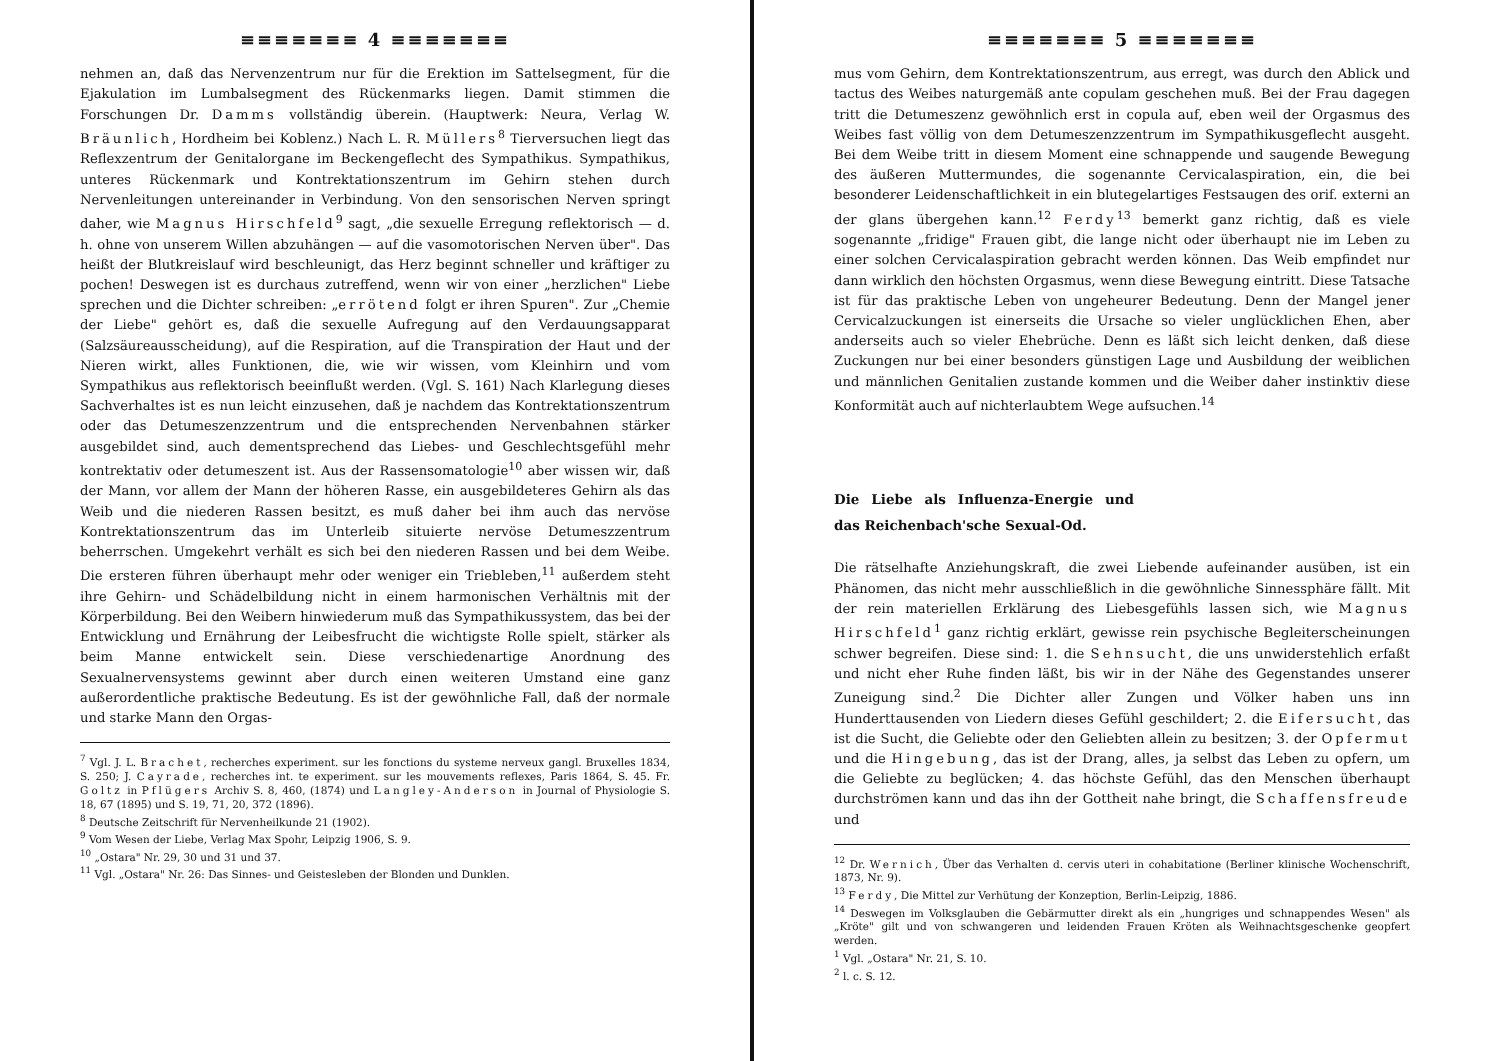≡≡≡≡≡≡≡ 4 ≡≡≡≡≡≡≡
nehmen an, daß das Nervenzentrum nur für die Erektion im Sattelsegment, für die Ejakulation im Lumbalsegment des Rückenmarks liegen. Damit stimmen die Forschungen Dr. Damms vollständig überein. (Hauptwerk: Neura, Verlag W. Bräunlich, Hordheim bei Koblenz.) Nach L. R. Müllers<sup>8</sup> Tierversuchen liegt das Reflexzentrum der Genitalorgane im Beckengeflecht des Sympathikus. Sympathikus, unteres Rückenmark und Kontrektationszentrum im Gehirn stehen durch Nervenleitungen untereinander in Verbindung. Von den sensorischen Nerven springt daher, wie Magnus Hirschfeld<sup>9</sup> sagt, „die sexuelle Erregung reflektorisch — d. h. ohne von unserem Willen abzuhängen — auf die vasomotorischen Nerven über". Das heißt der Blutkreislauf wird beschleunigt, das Herz beginnt schneller und kräftiger zu pochen! Deswegen ist es durchaus zutreffend, wenn wir von einer „herzlichen" Liebe sprechen und die Dichter schreiben: „errötend folgt er ihren Spuren". Zur „Chemie der Liebe" gehört es, daß die sexuelle Aufregung auf den Verdauungsapparat (Salzsäureausscheidung), auf die Respiration, auf die Transpiration der Haut und der Nieren wirkt, alles Funktionen, die, wie wir wissen, vom Kleinhirn und vom Sympathikus aus reflektorisch beeinflußt werden. (Vgl. S. 161) Nach Klarlegung dieses Sachverhaltes ist es nun leicht einzusehen, daß je nachdem das Kontrektationszentrum oder das Detumeszenzzentrum und die entsprechenden Nervenbahnen stärker ausgebildet sind, auch dementsprechend das Liebes- und Geschlechtsgefühl mehr kontrektativ oder detumeszent ist. Aus der Rassensomatologie<sup>10</sup> aber wissen wir, daß der Mann, vor allem der Mann der höheren Rasse, ein ausgebildeteres Gehirn als das Weib und die niederen Rassen besitzt, es muß daher bei ihm auch das nervöse Kontrektationszentrum das im Unterleib situierte nervöse Detumeszzentrum beherrschen. Umgekehrt verhält es sich bei den niederen Rassen und bei dem Weibe. Die ersteren führen überhaupt mehr oder weniger ein Triebleben,<sup>11</sup> außerdem steht ihre Gehirn- und Schädelbildung nicht in einem harmonischen Verhältnis mit der Körperbildung. Bei den Weibern hinwiederum muß das Sympathikussystem, das bei der Entwicklung und Ernährung der Leibesfrucht die wichtigste Rolle spielt, stärker als beim Manne entwickelt sein. Diese verschiedenartige Anordnung des Sexualnervensystems gewinnt aber durch einen weiteren Umstand eine ganz außerordentliche praktische Bedeutung. Es ist der gewöhnliche Fall, daß der normale und starke Mann den Orgas-
<sup>7</sup> Vgl. J. L. Brachet, recherches experiment. sur les fonctions du systeme nerveux gangl. Bruxelles 1834, S. 250; J. Cayrade, recherches int. te experiment. sur les mouvements reflexes, Paris 1864, S. 45. Fr. Goltz in Pflügers Archiv S. 8, 460, (1874) und Langley-Anderson in Journal of Physiologie S. 18, 67 (1895) und S. 19, 71, 20, 372 (1896).
<sup>8</sup> Deutsche Zeitschrift für Nervenheilkunde 21 (1902).
<sup>9</sup> Vom Wesen der Liebe, Verlag Max Spohr, Leipzig 1906, S. 9.
<sup>10</sup> „Ostara" Nr. 29, 30 und 31 und 37.
<sup>11</sup> Vgl. „Ostara" Nr. 26: Das Sinnes- und Geistesleben der Blonden und Dunklen.
≡≡≡≡≡≡≡ 5 ≡≡≡≡≡≡≡
mus vom Gehirn, dem Kontrektationszentrum, aus erregt, was durch den Ablick und tactus des Weibes naturgemäß ante copulam geschehen muß. Bei der Frau dagegen tritt die Detumeszenz gewöhnlich erst in copula auf, eben weil der Orgasmus des Weibes fast völlig von dem Detumeszenzzentrum im Sympathikusgeflecht ausgeht. Bei dem Weibe tritt in diesem Moment eine schnappende und saugende Bewegung des äußeren Muttermundes, die sogenannte Cervicalaspiration, ein, die bei besonderer Leidenschaftlichkeit in ein blutegelartiges Festsaugen des orif. externi an der glans übergehen kann.<sup>12</sup> Ferdy<sup>13</sup> bemerkt ganz richtig, daß es viele sogenannte „fridige" Frauen gibt, die lange nicht oder überhaupt nie im Leben zu einer solchen Cervicalaspiration gebracht werden können. Das Weib empfindet nur dann wirklich den höchsten Orgasmus, wenn diese Bewegung eintritt. Diese Tatsache ist für das praktische Leben von ungeheurer Bedeutung. Denn der Mangel jener Cervicalzuckungen ist einerseits die Ursache so vieler unglücklichen Ehen, aber anderseits auch so vieler Ehebrüche. Denn es läßt sich leicht denken, daß diese Zuckungen nur bei einer besonders günstigen Lage und Ausbildung der weiblichen und männlichen Genitalien zustande kommen und die Weiber daher instinktiv diese Konformität auch auf nichterlaubtem Wege aufsuchen.<sup>14</sup>
Die Liebe als Influenza-Energie und das Reichenbach'sche Sexual-Od.
Die rätselhafte Anziehungskraft, die zwei Liebende aufeinander ausüben, ist ein Phänomen, das nicht mehr ausschließlich in die gewöhnliche Sinnessphäre fällt. Mit der rein materiellen Erklärung des Liebesgefühls lassen sich, wie Magnus Hirschfeld<sup>1</sup> ganz richtig erklärt, gewisse rein psychische Begleiterscheinungen schwer begreifen. Diese sind: 1. die Sehnsucht, die uns unwiderstehlich erfaßt und nicht eher Ruhe finden läßt, bis wir in der Nähe des Gegenstandes unserer Zuneigung sind.<sup>2</sup> Die Dichter aller Zungen und Völker haben uns inn Hunderttausenden von Liedern dieses Gefühl geschildert; 2. die Eifersucht, das ist die Sucht, die Geliebte oder den Geliebten allein zu besitzen; 3. der Opfermut und die Hingebung, das ist der Drang, alles, ja selbst das Leben zu opfern, um die Geliebte zu beglücken; 4. das höchste Gefühl, das den Menschen überhaupt durchströmen kann und das ihn der Gottheit nahe bringt, die Schaffensfreude und
<sup>12</sup> Dr. Wernich, Über das Verhalten d. cervis uteri in cohabitatione (Berliner klinische Wochenschrift, 1873, Nr. 9).
<sup>13</sup> Ferdy, Die Mittel zur Verhütung der Konzeption, Berlin-Leipzig, 1886.
<sup>14</sup> Deswegen im Volksglauben die Gebärmutter direkt als ein „hungriges und schnappendes Wesen" als „Kröte" gilt und von schwangeren und leidenden Frauen Kröten als Weihnachtsgeschenke geopfert werden.
<sup>1</sup> Vgl. „Ostara" Nr. 21, S. 10.
<sup>2</sup> l. c. S. 12.